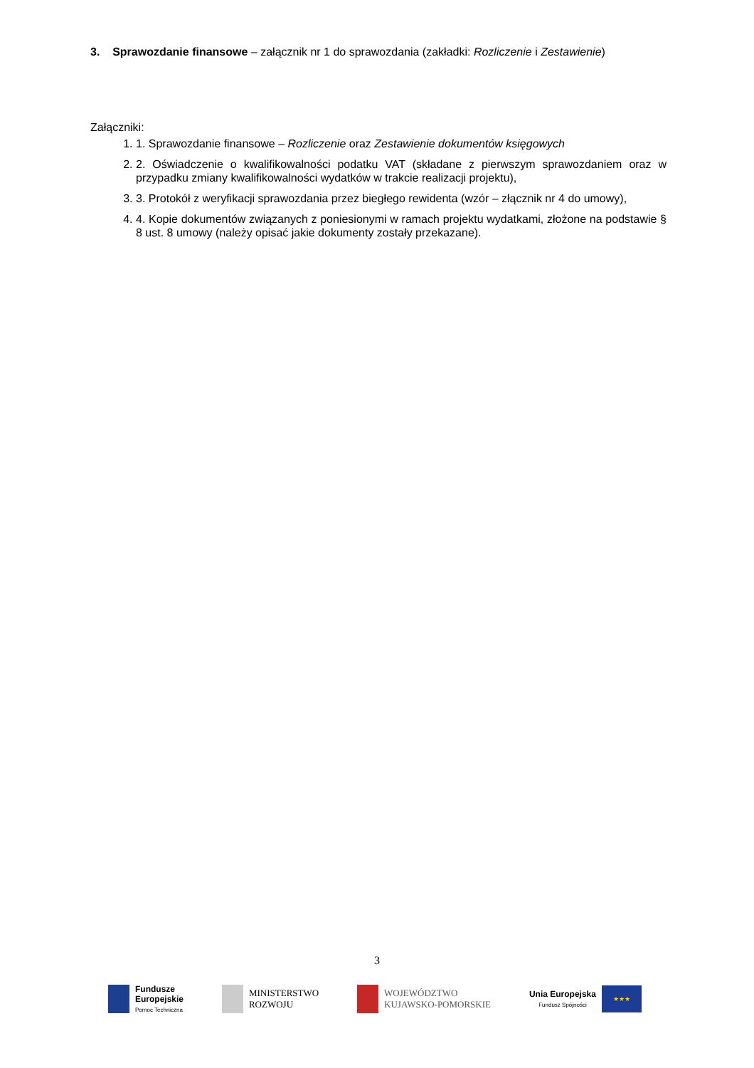3. Sprawozdanie finansowe – załącznik nr 1 do sprawozdania (zakładki: Rozliczenie i Zestawienie)
Załączniki:
1. 1. Sprawozdanie finansowe – Rozliczenie oraz Zestawienie dokumentów księgowych
2. 2. Oświadczenie o kwalifikowalności podatku VAT (składane z pierwszym sprawozdaniem oraz w przypadku zmiany kwalifikowalności wydatków w trakcie realizacji projektu),
3. 3. Protokół z weryfikacji sprawozdania przez biegłego rewidenta (wzór – złącznik nr 4 do umowy),
4. 4. Kopie dokumentów związanych z poniesionymi w ramach projektu wydatkami, złożone na podstawie § 8 ust. 8 umowy (należy opisać jakie dokumenty zostały przekazane).
3
Fundusze
Europejskie
Pomoc Techniczna
MINISTERSTWO
ROZWOJU
WOJEWÓDZTWO
KUJAWSKO-POMORSKIE
Unia Europejska
Fundusz Spójności
★★★